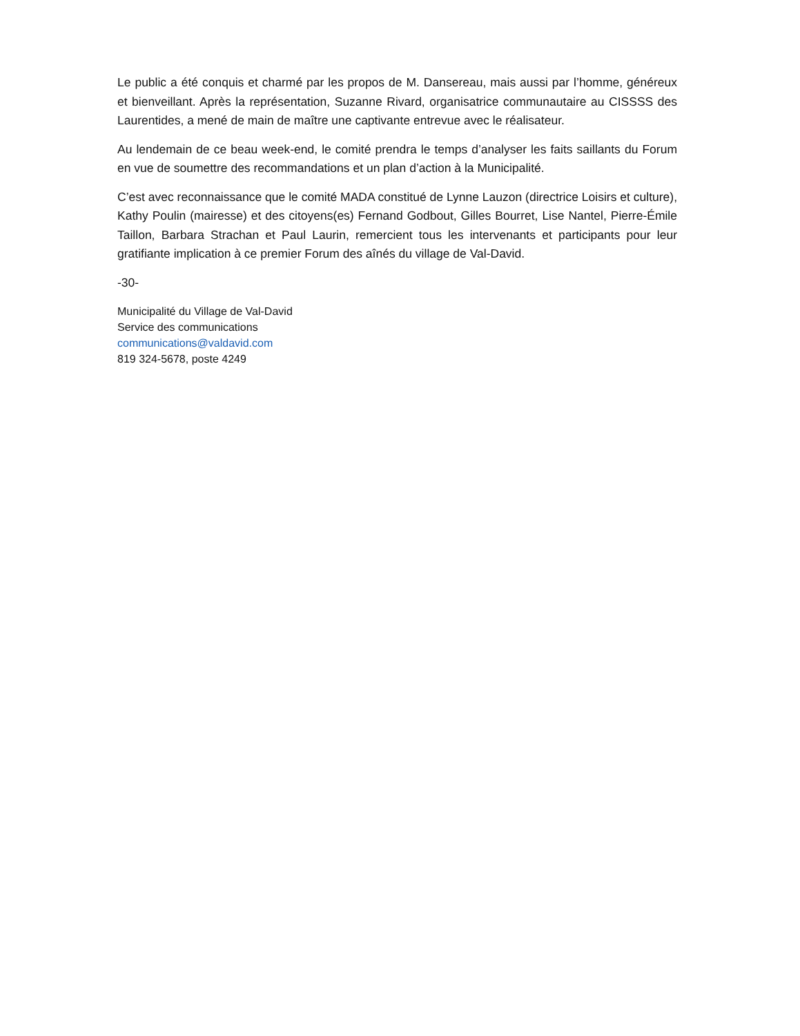Le public a été conquis et charmé par les propos de M. Dansereau, mais aussi par l’homme, généreux et bienveillant. Après la représentation, Suzanne Rivard, organisatrice communautaire au CISSSS des Laurentides, a mené de main de maître une captivante entrevue avec le réalisateur.
Au lendemain de ce beau week-end, le comité prendra le temps d’analyser les faits saillants du Forum en vue de soumettre des recommandations et un plan d’action à la Municipalité.
C’est avec reconnaissance que le comité MADA constitué de Lynne Lauzon (directrice Loisirs et culture), Kathy Poulin (mairesse) et des citoyens(es) Fernand Godbout, Gilles Bourret, Lise Nantel, Pierre-Émile Taillon, Barbara Strachan et Paul Laurin, remercient tous les intervenants et participants pour leur gratifiante implication à ce premier Forum des aînés du village de Val-David.
-30-
Municipalité du Village de Val-David
Service des communications
communications@valdavid.com
819 324-5678, poste 4249